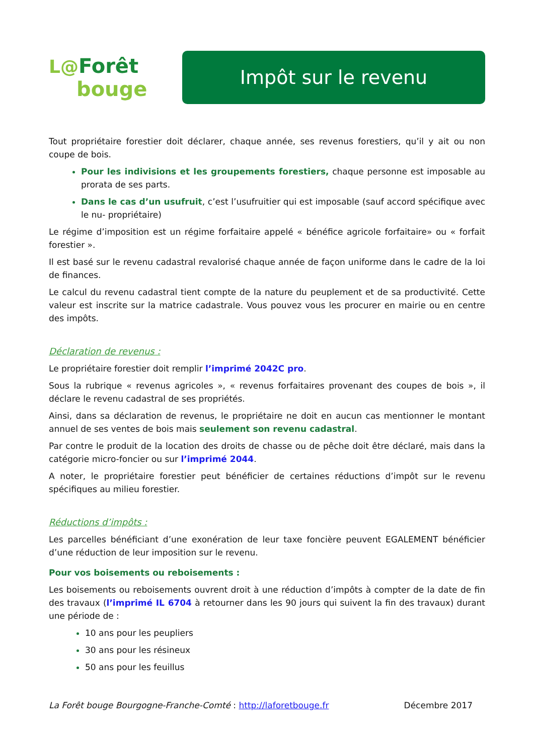L@Forêt
bouge
Impôt sur le revenu
Tout propriétaire forestier doit déclarer, chaque année, ses revenus forestiers, qu’il y ait ou non coupe de bois.
Pour les indivisions et les groupements forestiers, chaque personne est imposable au prorata de ses parts.
Dans le cas d’un usufruit, c’est l’usufruitier qui est imposable (sauf accord spécifique avec le nu- propriétaire)
Le régime d’imposition est un régime forfaitaire appelé « bénéfice agricole forfaitaire» ou « forfait forestier ».
Il est basé sur le revenu cadastral revalorisé chaque année de façon uniforme dans le cadre de la loi de finances.
Le calcul du revenu cadastral tient compte de la nature du peuplement et de sa productivité. Cette valeur est inscrite sur la matrice cadastrale. Vous pouvez vous les procurer en mairie ou en centre des impôts.
Déclaration de revenus :
Le propriétaire forestier doit remplir l’imprimé 2042C pro.
Sous la rubrique « revenus agricoles », « revenus forfaitaires provenant des coupes de bois », il déclare le revenu cadastral de ses propriétés.
Ainsi, dans sa déclaration de revenus, le propriétaire ne doit en aucun cas mentionner le montant annuel de ses ventes de bois mais seulement son revenu cadastral.
Par contre le produit de la location des droits de chasse ou de pêche doit être déclaré, mais dans la catégorie micro-foncier ou sur l’imprimé 2044.
A noter, le propriétaire forestier peut bénéficier de certaines réductions d’impôt sur le revenu spécifiques au milieu forestier.
Réductions d’impôts :
Les parcelles bénéficiant d’une exonération de leur taxe foncière peuvent EGALEMENT bénéficier d’une réduction de leur imposition sur le revenu.
Pour vos boisements ou reboisements :
Les boisements ou reboisements ouvrent droit à une réduction d’impôts à compter de la date de fin des travaux (l’imprimé IL 6704 à retourner dans les 90 jours qui suivent la fin des travaux) durant une période de :
10 ans pour les peupliers
30 ans pour les résineux
50 ans pour les feuillus
La Forêt bouge Bourgogne-Franche-Comté : http://laforetbouge.fr Décembre 2017